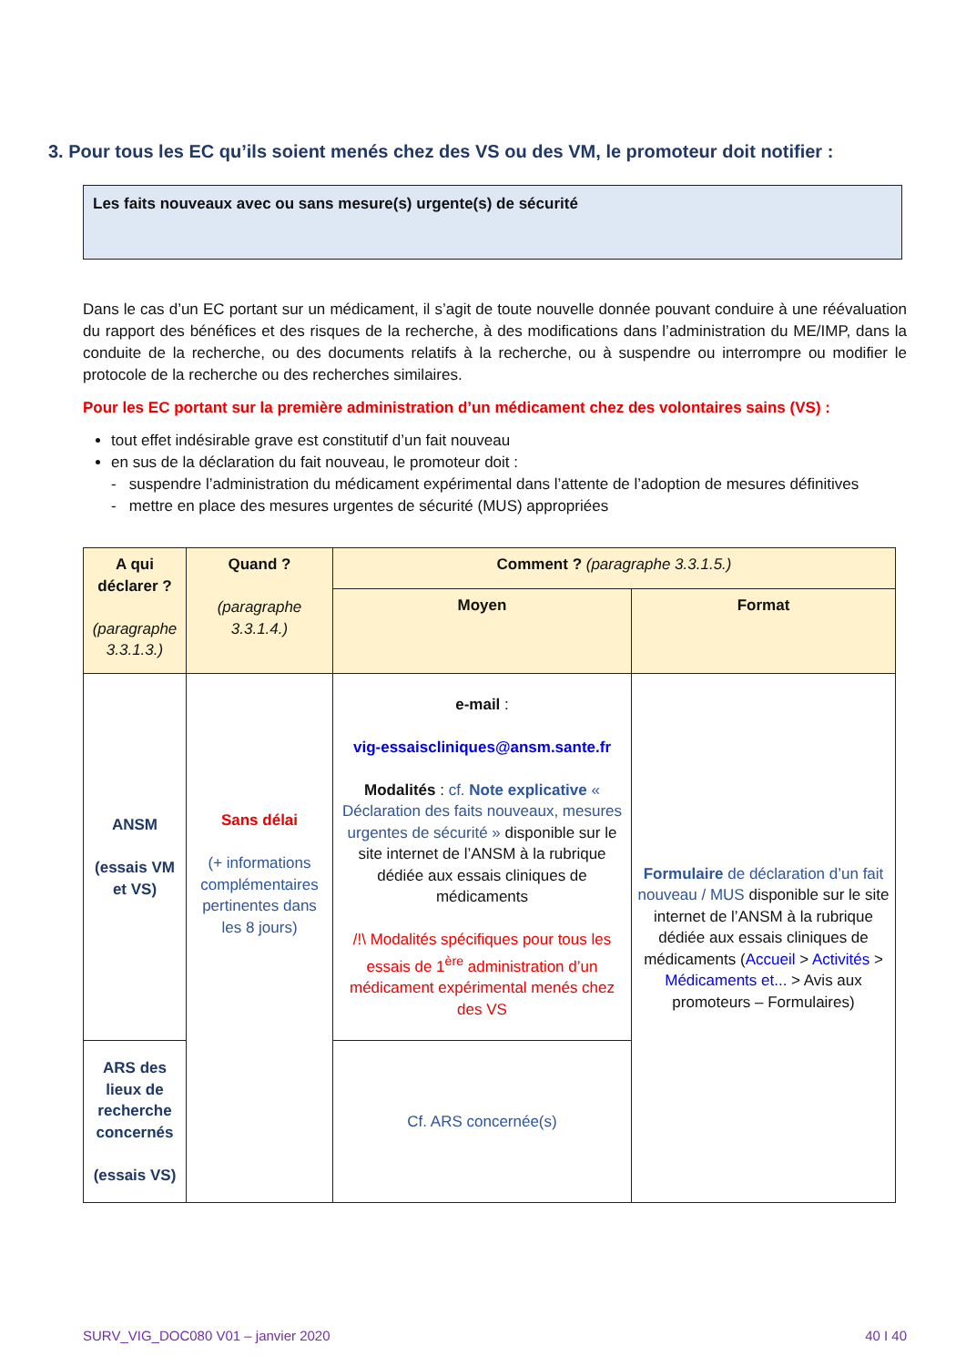3. Pour tous les EC qu’ils soient menés chez des VS ou des VM, le promoteur doit notifier :
Les faits nouveaux avec ou sans mesure(s) urgente(s) de sécurité
Dans le cas d’un EC portant sur un médicament, il s’agit de toute nouvelle donnée pouvant conduire à une réévaluation du rapport des bénéfices et des risques de la recherche, à des modifications dans l’administration du ME/IMP, dans la conduite de la recherche, ou des documents relatifs à la recherche, ou à suspendre ou interrompre ou modifier le protocole de la recherche ou des recherches similaires.
Pour les EC portant sur la première administration d’un médicament chez des volontaires sains (VS) :
tout effet indésirable grave est constitutif d’un fait nouveau
en sus de la déclaration du fait nouveau, le promoteur doit :
- suspendre l’administration du médicament expérimental dans l’attente de l’adoption de mesures définitives
- mettre en place des mesures urgentes de sécurité (MUS) appropriées
| A qui déclarer ? (paragraphe 3.3.1.3.) | Quand ? (paragraphe 3.3.1.4.) | Comment ? (paragraphe 3.3.1.5.) | |
| --- | --- | --- | --- |
| | | Moyen | Format |
| ANSM (essais VM et VS) | Sans délai (+ informations complémentaires pertinentes dans les 8 jours) | e-mail : vig-essaiscliniques@ansm.sante.fr Modalités : cf. Note explicative « Déclaration des faits nouveaux, mesures urgentes de sécurité » disponible sur le site internet de l’ANSM à la rubrique dédiée aux essais cliniques de médicaments /!\ Modalités spécifiques pour tous les essais de 1<sup>ère</sup> administration d’un médicament expérimental menés chez des VS | Formulaire de déclaration d’un fait nouveau / MUS disponible sur le site internet de l’ANSM à la rubrique dédiée aux essais cliniques de médicaments ( Accueil > Activités > Médicaments et... > Avis aux promoteurs – Formulaires) |
| ARS des lieux de recherche concernés (essais VS) | | Cf. ARS concernée(s) | |
SURV_VIG_DOC080 V01 – janvier 2020 40 I 40